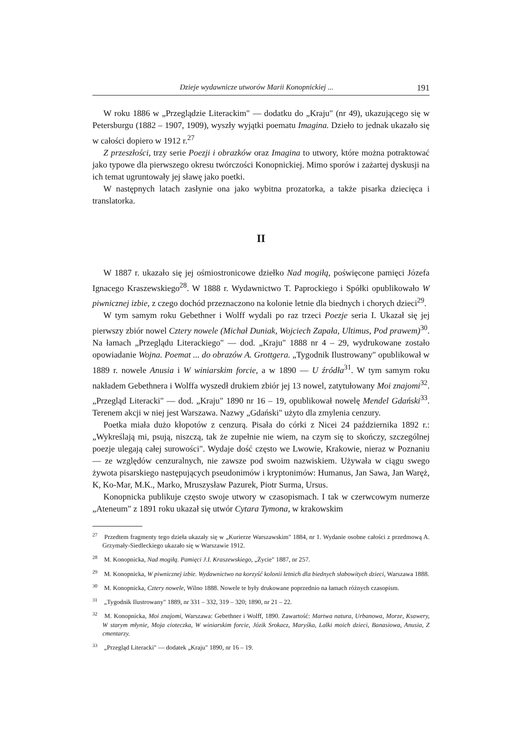Dzieje wydawnicze utworów Marii Konopnickiej ... 191
W roku 1886 w „Przeglądzie Literackim" — dodatku do „Kraju" (nr 49), ukazującego się w Petersburgu (1882 – 1907, 1909), wyszły wyjątki poematu Imagina. Dzieło to jednak ukazało się w całości dopiero w 1912 r.<sup>27</sup>
Z przeszłości, trzy serie Poezji i obrazków oraz Imagina to utwory, które można potraktować jako typowe dla pierwszego okresu twórczości Konopnickiej. Mimo sporów i zażartej dyskusji na ich temat ugruntowały jej sławę jako poetki.
W następnych latach zasłynie ona jako wybitna prozatorka, a także pisarka dziecięca i translatorka.
II
W 1887 r. ukazało się jej ośmiostronicowe dziełko Nad mogiłą, poświęcone pamięci Józefa Ignacego Kraszewskiego<sup>28</sup>. W 1888 r. Wydawnictwo T. Paprockiego i Spółki opublikowało W piwnicznej izbie, z czego dochód przeznaczono na kolonie letnie dla biednych i chorych dzieci<sup>29</sup>.
W tym samym roku Gebethner i Wolff wydali po raz trzeci Poezje seria I. Ukazał się jej pierwszy zbiór nowel Cztery nowele (Michał Duniak, Wojciech Zapała, Ultimus, Pod prawem)<sup>30</sup>. Na łamach „Przeglądu Literackiego" — dod. „Kraju" 1888 nr 4 – 29, wydrukowane zostało opowiadanie Wojna. Poemat ... do obrazów A. Grottgera. „Tygodnik Ilustrowany" opublikował w 1889 r. nowele Anusia i W winiarskim forcie, a w 1890 — U źródła<sup>31</sup>. W tym samym roku nakładem Gebethnera i Wolffa wyszedł drukiem zbiór jej 13 nowel, zatytułowany Moi znajomi<sup>32</sup>. „Przegląd Literacki" — dod. „Kraju" 1890 nr 16 – 19, opublikował nowelę Mendel Gdański<sup>33</sup>. Terenem akcji w niej jest Warszawa. Nazwy „Gdański" użyto dla zmylenia cenzury.
Poetka miała dużo kłopotów z cenzurą. Pisała do córki z Nicei 24 października 1892 r.: „Wykreślają mi, psują, niszczą, tak że zupełnie nie wiem, na czym się to skończy, szczególnej poezje ulegają całej surowości". Wydaje dość często we Lwowie, Krakowie, nieraz w Poznaniu — ze względów cenzuralnych, nie zawsze pod swoim nazwiskiem. Używała w ciągu swego żywota pisarskiego następujących pseudonimów i kryptonimów: Humanus, Jan Sawa, Jan Waręż, K, Ko-Mar, M.K., Marko, Mruszysław Pazurek, Piotr Surma, Ursus.
Konopnicka publikuje często swoje utwory w czasopismach. I tak w czerwcowym numerze „Ateneum" z 1891 roku ukazał się utwór Cytara Tymona, w krakowskim
<sup>27</sup> Przedtem fragmenty tego dzieła ukazały się w „Kurierze Warszawskim" 1884, nr 1. Wydanie osobne całości z przedmową A. Grzymały-Siedleckiego ukazało się w Warszawie 1912.
<sup>28</sup> M. Konopnicka, Nad mogiłą. Pamięci J.I. Kraszewskiego, „Życie" 1887, nr 257.
<sup>29</sup> M. Konopnicka, W piwnicznej izbie. Wydawnictwo na korzyść kolonii letnich dla biednych słabowitych dzieci, Warszawa 1888.
<sup>30</sup> M. Konopnicka, Cztery nowele, Wilno 1888. Nowele te były drukowane poprzednio na łamach różnych czasopism.
<sup>31</sup> „Tygodnik Ilustrowany" 1889, nr 331 – 332, 319 – 320; 1890, nr 21 – 22.
<sup>32</sup> M. Konopnicka, Moi znajomi, Warszawa: Gebethner i Wolff, 1890. Zawartość: Martwa natura, Urbanowa, Morze, Ksawery, W starym młynie, Moja cioteczka, W winiarskim forcie, Józik Srokacz, Maryśka, Lalki moich dzieci, Banasiowa, Anusia, Z cmentarzy.
<sup>33</sup> „Przegląd Literacki" — dodatek „Kraju" 1890, nr 16 – 19.